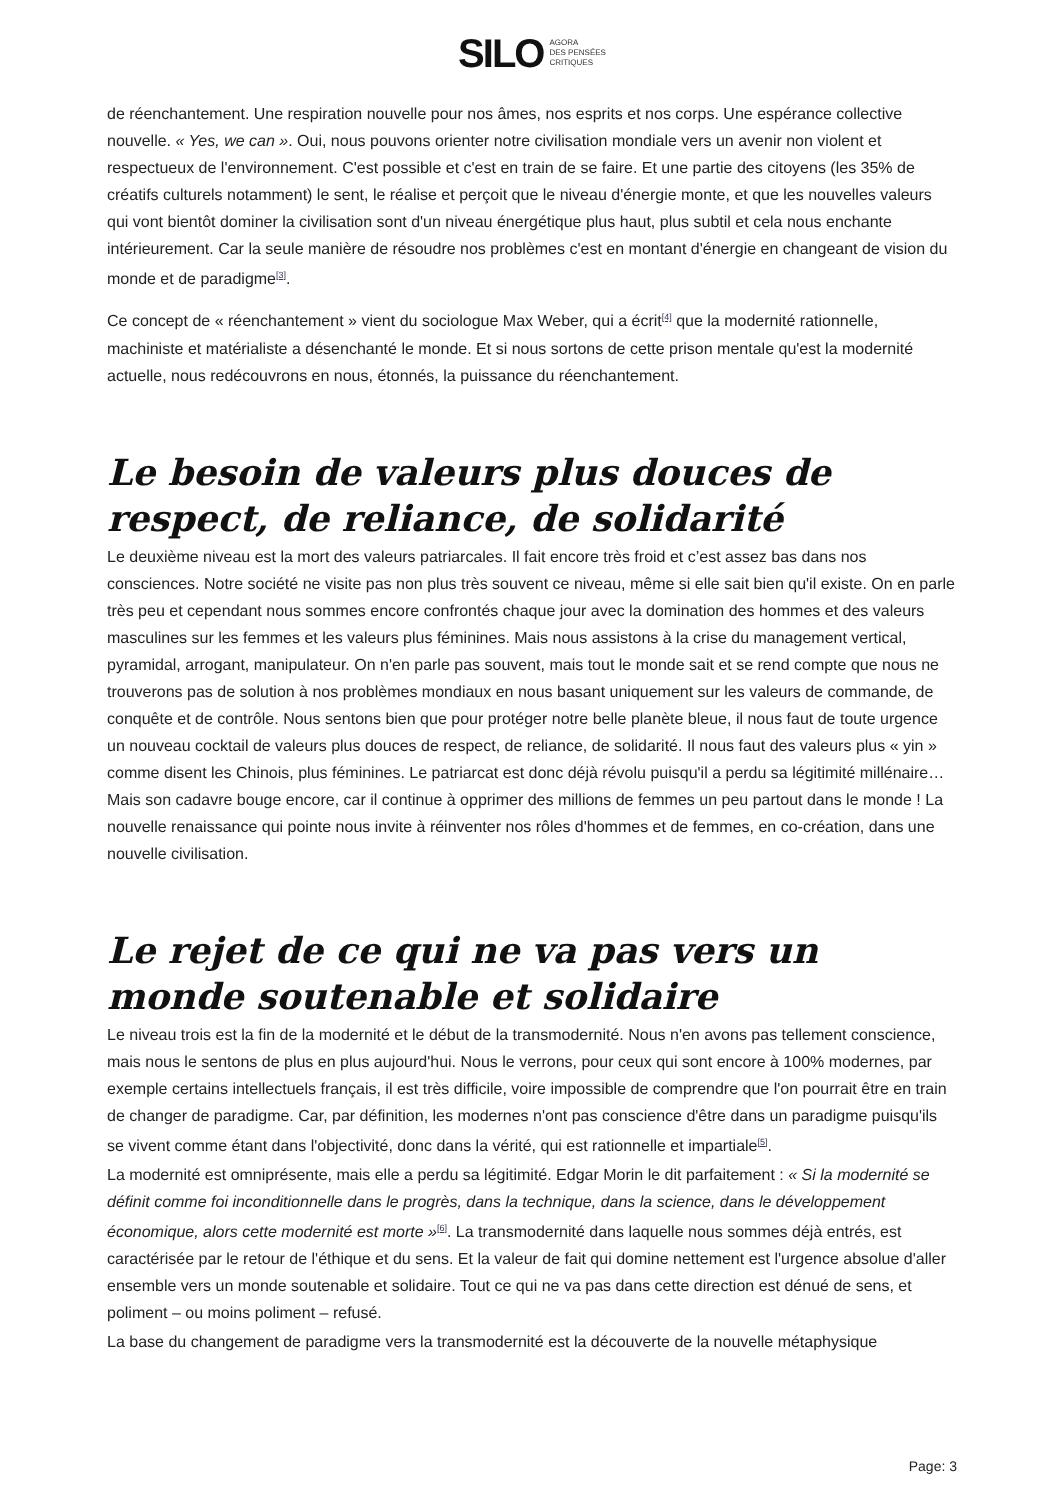SILO AGORA
DES PENSÉES
CRITIQUES
de réenchantement. Une respiration nouvelle pour nos âmes, nos esprits et nos corps. Une espérance collective nouvelle. « Yes, we can ». Oui, nous pouvons orienter notre civilisation mondiale vers un avenir non violent et respectueux de l'environnement. C'est possible et c'est en train de se faire. Et une partie des citoyens (les 35% de créatifs culturels notamment) le sent, le réalise et perçoit que le niveau d'énergie monte, et que les nouvelles valeurs qui vont bientôt dominer la civilisation sont d'un niveau énergétique plus haut, plus subtil et cela nous enchante intérieurement. Car la seule manière de résoudre nos problèmes c'est en montant d'énergie en changeant de vision du monde et de paradigme<sup>[3]</sup>.
Ce concept de « réenchantement » vient du sociologue Max Weber, qui a écrit<sup>[4]</sup> que la modernité rationnelle, machiniste et matérialiste a désenchanté le monde. Et si nous sortons de cette prison mentale qu'est la modernité actuelle, nous redécouvrons en nous, étonnés, la puissance du réenchantement.
Le besoin de valeurs plus douces de respect, de reliance, de solidarité
Le deuxième niveau est la mort des valeurs patriarcales. Il fait encore très froid et c’est assez bas dans nos consciences. Notre société ne visite pas non plus très souvent ce niveau, même si elle sait bien qu'il existe. On en parle très peu et cependant nous sommes encore confrontés chaque jour avec la domination des hommes et des valeurs masculines sur les femmes et les valeurs plus féminines. Mais nous assistons à la crise du management vertical, pyramidal, arrogant, manipulateur. On n'en parle pas souvent, mais tout le monde sait et se rend compte que nous ne trouverons pas de solution à nos problèmes mondiaux en nous basant uniquement sur les valeurs de commande, de conquête et de contrôle. Nous sentons bien que pour protéger notre belle planète bleue, il nous faut de toute urgence un nouveau cocktail de valeurs plus douces de respect, de reliance, de solidarité. Il nous faut des valeurs plus « yin » comme disent les Chinois, plus féminines. Le patriarcat est donc déjà révolu puisqu'il a perdu sa légitimité millénaire… Mais son cadavre bouge encore, car il continue à opprimer des millions de femmes un peu partout dans le monde ! La nouvelle renaissance qui pointe nous invite à réinventer nos rôles d'hommes et de femmes, en co-création, dans une nouvelle civilisation.
Le rejet de ce qui ne va pas vers un monde soutenable et solidaire
Le niveau trois est la fin de la modernité et le début de la transmodernité. Nous n'en avons pas tellement conscience, mais nous le sentons de plus en plus aujourd'hui. Nous le verrons, pour ceux qui sont encore à 100% modernes, par exemple certains intellectuels français, il est très difficile, voire impossible de comprendre que l'on pourrait être en train de changer de paradigme. Car, par définition, les modernes n'ont pas conscience d'être dans un paradigme puisqu'ils se vivent comme étant dans l'objectivité, donc dans la vérité, qui est rationnelle et impartiale<sup>[5]</sup>.
La modernité est omniprésente, mais elle a perdu sa légitimité. Edgar Morin le dit parfaitement : « Si la modernité se définit comme foi inconditionnelle dans le progrès, dans la technique, dans la science, dans le développement économique, alors cette modernité est morte »<sup>[6]</sup>. La transmodernité dans laquelle nous sommes déjà entrés, est caractérisée par le retour de l'éthique et du sens. Et la valeur de fait qui domine nettement est l'urgence absolue d'aller ensemble vers un monde soutenable et solidaire. Tout ce qui ne va pas dans cette direction est dénué de sens, et poliment – ou moins poliment – refusé.
La base du changement de paradigme vers la transmodernité est la découverte de la nouvelle métaphysique
Page: 3